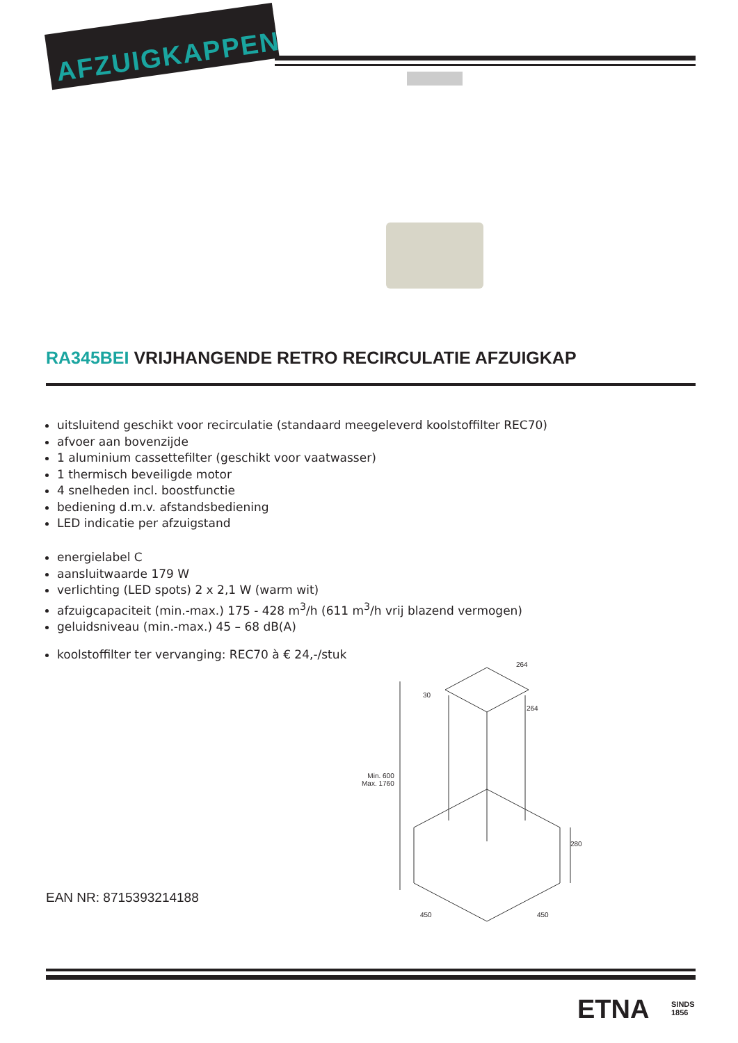AFZUIGKAPPEN
RA345BEI VRIJHANGENDE RETRO RECIRCULATIE AFZUIGKAP
uitsluitend geschikt voor recirculatie (standaard meegeleverd koolstoffilter REC70)
afvoer aan bovenzijde
1 aluminium cassettefilter (geschikt voor vaatwasser)
1 thermisch beveiligde motor
4 snelheden incl. boostfunctie
bediening d.m.v. afstandsbediening
LED indicatie per afzuigstand
energielabel C
aansluitwaarde 179 W
verlichting (LED spots) 2 x 2,1 W (warm wit)
afzuigcapaciteit (min.-max.) 175 - 428 m<sup>3</sup>/h (611 m<sup>3</sup>/h vrij blazend vermogen)
geluidsniveau (min.-max.) 45 – 68 dB(A)
koolstoffilter ter vervanging: REC70 à € 24,-/stuk
264
264
30
Min. 600
Max. 1760
280
450 450
EAN NR: 8715393214188
ETNA
SINDS
1856